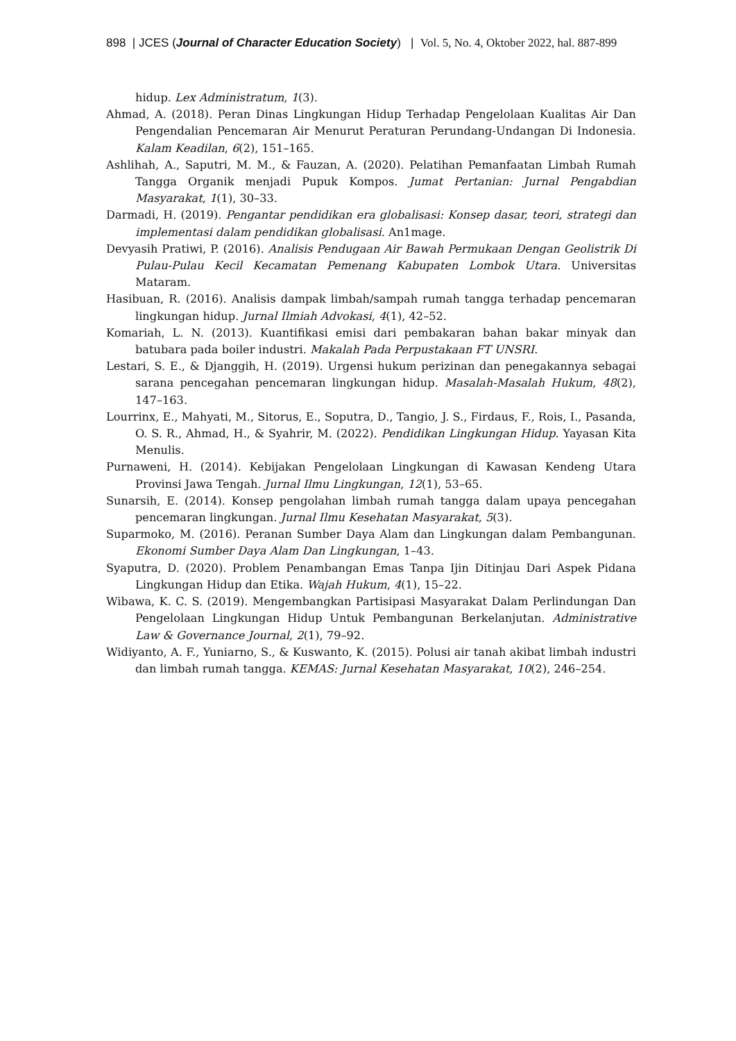898 | JCES (Journal of Character Education Society) | Vol. 5, No. 4, Oktober 2022, hal. 887-899
hidup. Lex Administratum, 1(3).
Ahmad, A. (2018). Peran Dinas Lingkungan Hidup Terhadap Pengelolaan Kualitas Air Dan Pengendalian Pencemaran Air Menurut Peraturan Perundang-Undangan Di Indonesia. Kalam Keadilan, 6(2), 151–165.
Ashlihah, A., Saputri, M. M., & Fauzan, A. (2020). Pelatihan Pemanfaatan Limbah Rumah Tangga Organik menjadi Pupuk Kompos. Jumat Pertanian: Jurnal Pengabdian Masyarakat, 1(1), 30–33.
Darmadi, H. (2019). Pengantar pendidikan era globalisasi: Konsep dasar, teori, strategi dan implementasi dalam pendidikan globalisasi. An1mage.
Devyasih Pratiwi, P. (2016). Analisis Pendugaan Air Bawah Permukaan Dengan Geolistrik Di Pulau-Pulau Kecil Kecamatan Pemenang Kabupaten Lombok Utara. Universitas Mataram.
Hasibuan, R. (2016). Analisis dampak limbah/sampah rumah tangga terhadap pencemaran lingkungan hidup. Jurnal Ilmiah Advokasi, 4(1), 42–52.
Komariah, L. N. (2013). Kuantifikasi emisi dari pembakaran bahan bakar minyak dan batubara pada boiler industri. Makalah Pada Perpustakaan FT UNSRI.
Lestari, S. E., & Djanggih, H. (2019). Urgensi hukum perizinan dan penegakannya sebagai sarana pencegahan pencemaran lingkungan hidup. Masalah-Masalah Hukum, 48(2), 147–163.
Lourrinx, E., Mahyati, M., Sitorus, E., Soputra, D., Tangio, J. S., Firdaus, F., Rois, I., Pasanda, O. S. R., Ahmad, H., & Syahrir, M. (2022). Pendidikan Lingkungan Hidup. Yayasan Kita Menulis.
Purnaweni, H. (2014). Kebijakan Pengelolaan Lingkungan di Kawasan Kendeng Utara Provinsi Jawa Tengah. Jurnal Ilmu Lingkungan, 12(1), 53–65.
Sunarsih, E. (2014). Konsep pengolahan limbah rumah tangga dalam upaya pencegahan pencemaran lingkungan. Jurnal Ilmu Kesehatan Masyarakat, 5(3).
Suparmoko, M. (2016). Peranan Sumber Daya Alam dan Lingkungan dalam Pembangunan. Ekonomi Sumber Daya Alam Dan Lingkungan, 1–43.
Syaputra, D. (2020). Problem Penambangan Emas Tanpa Ijin Ditinjau Dari Aspek Pidana Lingkungan Hidup dan Etika. Wajah Hukum, 4(1), 15–22.
Wibawa, K. C. S. (2019). Mengembangkan Partisipasi Masyarakat Dalam Perlindungan Dan Pengelolaan Lingkungan Hidup Untuk Pembangunan Berkelanjutan. Administrative Law & Governance Journal, 2(1), 79–92.
Widiyanto, A. F., Yuniarno, S., & Kuswanto, K. (2015). Polusi air tanah akibat limbah industri dan limbah rumah tangga. KEMAS: Jurnal Kesehatan Masyarakat, 10(2), 246–254.